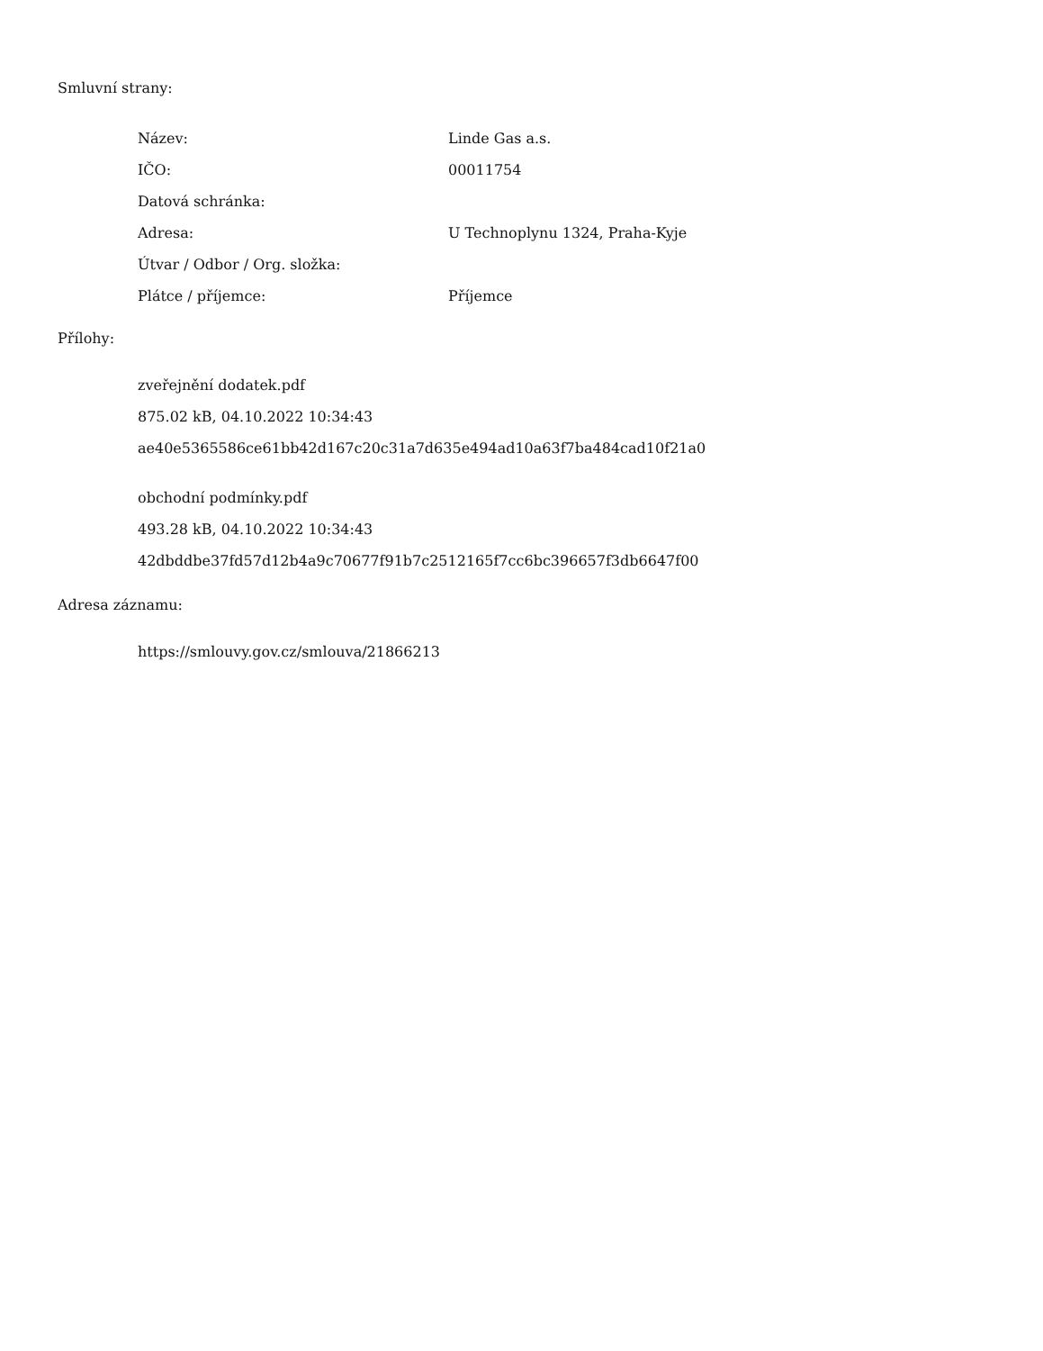Smluvní strany:
| Název: | Linde Gas a.s. |
| IČO: | 00011754 |
| Datová schránka: | |
| Adresa: | U Technoplynu 1324, Praha-Kyje |
| Útvar / Odbor / Org. složka: | |
| Plátce / příjemce: | Příjemce |
Přílohy:
zveřejnění dodatek.pdf
875.02 kB, 04.10.2022 10:34:43
ae40e5365586ce61bb42d167c20c31a7d635e494ad10a63f7ba484cad10f21a0
obchodní podmínky.pdf
493.28 kB, 04.10.2022 10:34:43
42dbddbe37fd57d12b4a9c70677f91b7c2512165f7cc6bc396657f3db6647f00
Adresa záznamu:
https://smlouvy.gov.cz/smlouva/21866213